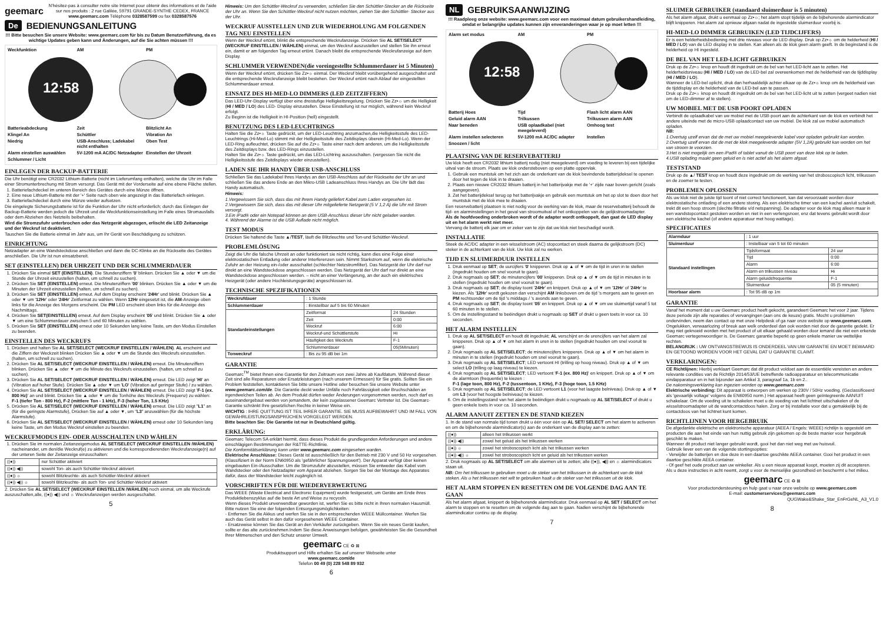geemarc
N'hésitez-pas à consulter notre site Internet pour obtenir des informations et de l'aide sur nos produits : 2 rue Galilée, 59791 GRANDE-SYNTHE CEDEX, FRANCE www.geemarc.com Téléphone 0328587599 ou fax 0328587576
De
BEDIENUNGSANLEITUNG
!!! Bitte besuchen Sie unsere Website: www.geemarc.com für bis zu Datum Benutzerführung, da es wichtige Updates geben kann und Änderungen, auf die Sie achten müssen !!!
Weckfunktion AM PM
12:58
Batterieabdeckung Zeit Blitzlicht An Klingel An Schüttler Vibration An Niedrig USB-Anschluss; Ladekabel nicht enthalten Oben Test Alarm einstellen auswählen 5V-1200 mA AC/DC Netzadapter Einstellen der Uhrzeit Schlummer / Licht
EINLEGEN DER BACKUP-BATTERIE
Die Uhr benötigt eine CR2032 Lithium-Batterie (nicht im Lieferumfang enthalten), welche die Uhr im Falle einer Stromunterbrechung mit Strom versorgt. Das Gerät mit der Vorderseite auf eine ebene Fläche stellen.
1. Batteriefachdeckel im unteren Bereich des Gerätes durch eine Münze öffnen.
2. Eine neue Lithium-Batterie mit der '+' Seite nach oben wie angezeigt in das Batteriefach einlegen.
3. Batteriefachdeckel durch eine Münze wieder aufsetzen.
Die eingelegte Sicherungsbatterie ist für die Funktion der Uhr nicht erforderlich; durch das Einlegen der Backup-Batterie werden jedoch die Uhrzeit und die Weckfunktionseinstellung im Falle eines Stromausfalls oder dem Abziehen des Netzteils beibehalten.
Wird die Stromzufuhr unterbrochen oder das Netzgerät abgezogen, erlischt die LED Zeitanzeige und der Weckruf ist deaktiviert.
Tauschen Sie die Batterie einmal im Jahr aus, um Ihr Gerät von Beschädigung zu schützen.
EINRICHTUNG
Netzadapter an eine Wandsteckdose anschließen und dann die DC-Klinke an die Rückseite des Gerätes anschließen. Die Uhr ist nun einsatzbereit.
SET (EINSTELLEN) DER UHRZEIT UND DER SCHLUMMERDAUER
1. Drücken Sie einmal SET (EINSTELLEN). Die Stundenziffern '0' blinken. Drücken Sie ▲ oder ▼ um die Stunde der Uhrzeit einzustellen (halten, um schnell zu suchen).
2. Drücken Sie SET (EINSTELLEN) erneut. Die Minutenziffern '00' blinken. Drücken Sie ▲ oder ▼ um die Minuten der Uhrzeit einzustellen (halten, um schnell zu suchen).
3. Drücken Sie SET (EINSTELLEN) erneut. Auf dem Display erscheint '24Hr' und blinkt. Drücken Sie ▲ oder ▼ um '12Hr' oder '24Hr' Zeitformat zu wählen. Wenn 12Hr eingesetzt ist, die AM-Anzeige oben links für die Anzeige des Morgens erscheint. Die PM LED erscheint oben links für die Anzeige des Nachmittags.
4. Drücken Sie SET(EINSTELLEN) erneut. Auf dem Display erscheint '05' und blinkt. Drücken Sie ▲ oder ▼ um eine Schlummerdauer zwischen 5 und 60 Minuten zu wählen.
5. Drücken Sie SET (EINSTELLEN) erneut oder 10 Sekunden lang keine Taste, um den Modus Einstellen zu beenden.
EINSTELLEN DES WECKRUFS
1. Drücken und halten Sie AL SET/SELECT (WECKRUF EINSTELLEN / WÄHLEN). AL erscheint und die Ziffern der Weckzeit blinken Drücken Sie ▲ oder ▼ um die Stunde des Weckrufs einzustellen. (halten, um schnell zu suchen).
2. Drücken Sie AL SET/SELECT (WECKRUF EINSTELLEN / WÄHLEN) erneut. Die Minutenziffern blinken. Drücken Sie ▲ oder ▼ um die Minute des Weckrufs einzustellen. (halten, um schnell zu suchen).
3. Drücken Sie AL SET/SELECT (WECKRUF EINSTELLEN / WÄHLEN) erneut. Die LED zeigt 'HI' an (Vibration auf hoher Stufe). Drücken Sie ▲ oder ▼ um 'LO' (Vibration auf geringer Stufe) / zu wählen.
4. Drücken Sie AL SET/SELECT (WECKRUF EINSTELLEN / WÄHLEN) erneut. Die LED zeigt 'F-1 (ex. 800 Hz)' an und blinkt. Drücken Sie ▲ oder ▼ um die Tonhöhe des Weckrufs (Frequenz) zu wählen:
F-1 (tiefer Ton - 800 Hz), F-2 (mittlere Ton - 1 kHz), F-3 (hoher Ton, 1.5 KHz)
5. Drücken Sie AL SET/SELECT (WECKRUF EINSTELLEN / WÄHLEN) erneut. Die LED zeigt "L1" an (für die geringste Alarmstufe), Drücken Sie auf ▲ oder ▼, um "L3" anzuwählen (für die höchste Alarmstufe).
6. Drücken Sie AL SET/SELECT (WECKRUF EINSTELLEN / WÄHLEN) erneut oder 10 Sekunden lang keine Taste, um den Modus Weckruf einstellen zu beenden.
WECKRUFMODUS EIN- ODER AUSSCHALTEN UND WÄHLEN
1. Drücken Sie im normalen Zeitanzeigemodus AL SET/SELECT (WECKRUF EINSTELLEN /WÄHLEN) nacheinander, um den/die Weckruf(e) zu aktivieren und die korrespondierenden Weckrufanzeige(n) auf der unteren Seite der Zeitanzeige einzuschalten:
| ((●)) | nur Schüttler aktiviert |
| ((●)) ◀)) | sowohl Ton- als auch Schüttler-Weckruf aktiviert |
| ((●)) ☼ | sowohl Blitzleuchte- als auch Schüttler-Weckruf aktiviert |
| ((●)) ◀)) ☼ | sowohl Blitzleuchte- als auch Ton- und Schüttler-Weckruf aktiviert |
2. Drücken Sie AL SET/SELECT (WECKRUF EINSTELLEN /WÄHLEN) noch einmal, um alle Weckrufe auszuschalten,alle, ((●)) ◀)) und ☼ Weckrufanzeigen werden ausgeschaltet.
5
Hinweis: Um den Schüttler-Weckruf zu verwenden, schließen Sie den Schüttler-Stecker an die Rückseite der Uhr an. Wenn Sie den Schüttler-Weckruf nicht nutzen möchten, ziehen Sie den Schüttler- Stecker aus der Uhr.
WECKRUF AUSSTELLEN UND ZUR WIEDERHOLUNG AM FOLGENDEN TAG NEU EINSTELLEN
Wenn der Weckruf ertönt, blinkt die entsprechende Weckrufanzeige. Drücken Sie AL SET/SELECT (WECKRUF EINSTELLEN / WÄHLEN) einmal, um den Weckruf auszustellen und stellen Sie ihn erneut ein, damit er am folgenden Tag erneut ertönt. Danach bleibt die entsprechende Weckrufanzeige auf dem Display.
SCHLUMMER VERWENDEN(die voreingestellte Schlummerdauer ist 5 Minuten)
Wenn der Weckruf ertönt, drücken Sie Zz•☼ einmal. Der Weckruf bleibt vorübergehend ausgeschaltet und die entsprechende Weckrufanzeige bleibt bestehen. Der Weckruf ertönt nach Ablauf der eingestellten Schlummerdauer erneut.
EINSATZ DES HI-MED-LO DIMMERS (LED ZEITZIFFERN)
Das LED-Uhr-Display verfügt über eine dreistufige Helligkeitsregelung. Drücken Sie Zz•☼ um die Helligkeit (HI / MED / LO) des LED- Display einzustellen. Diese Einstellung ist nur möglich, während kein Weckruf erfolgt.
Zu Beginn ist die Helligkeit in HI-Position (hell) eingestellt.
BENUTZUNG DES LED-LEUCHTRINGS
Halten Sie die Zz•☼ Taste gedrückt, um der LED-Leuchtring anzumachen,die Helligkeitsstufe des LED-Leuchtrings (Hi-Med-Lo) stimmt mit der Helligkeitsstufe des Zeitdisplays überein (Hi-Med-Lo). Wenn der LED-Ring aufleuchtet, drücken Sie auf die Zz•☼ Taste einer nach dem anderen, um die Helligkeitsstufe des Zeitdisplays bzw. des LED-Rings einzustellen.
Halten Sie die Zz•☼ Taste gedrückt, um das LED-Lichtring auszuschalten. (vergessen Sie nicht die Helligkeitsstufe des Zeitdisplays wieder einzustellen).
LADEN SIE IHR HANDY ÜBER USB-ANSCHLUSS
Schließen Sie das Ladekabel Ihres Handys an den USB-Anschluss auf der Rückseite der Uhr an und schließen Sie das andere Ende an den Mikro-USB Ladeanschluss Ihres Handys an. Die Uhr lädt das Handy automatisch.
Hinweis:
1.Vergewissern Sie sich, dass das mit Ihrem Handy geliefert Kabel zum Laden vorgesehen ist.
2.Vergewissern Sie sich, dass das mit dieser Uhr mitgelieferte Netzgerät (5 V 1,2 A) die Uhr mit Strom versorgt.
3.Ein iPad® oder ein Notepad können an dem USB-Anschluss dieser Uhr nicht geladen warden.
4. Während der Alarme ist die USB Auflade nicht möglich.
TEST MODUS
Drücken Sie haltend die Taste ▲/TEST, läuft die Blitzleuchte und Ton-und Schüttler-Weckruf.
PROBLEMLÖSUNG
Zeigt die Uhr die falsche Uhrzeit an oder funktioniert sie nicht richtig, kann dies eine Folge einer elektrostatischen Entladung oder anderer Interferenzen sein. Nimmt Starkstrom auf, wenn die elektrische Zufuhr an der Heizung ein-/oder ausschaltet (schlechter Netzstromfilter). Das Netzgerät der Uhr darf nur direkt an eine Wandsteckdose angeschlossen werden. Das Netzgerät der Uhr darf nur direkt an eine Wandsteckdose angeschlossen werden. – nicht an einer Verlängerung, an der auch ein elektrisches Heizgerät (oder andere Hochleistungsgeräte) angeschlossen ist.
TECHNISCHE SPEZIFIKATIONEN
| Weckrufdauer | : 1 Stunde | |
| Schlummerdauer | : Einstellbar auf 5 bis 60 Minuten | |
| Standardeinstellungen | Zeitformat | 24 Stunden |
| | Zeit | 0:00 |
| | Weckruf | 6:00 |
| | Weckruf-und Schüttlerstufe | Hi |
| | Häufigkeit des Weckrufs | F-1 |
| | Schlummerdauer | 05(5Minuten) |
| Tonweckruf | : Bis zu 95 dB bei 1m | |
GARANTIE
Geemarc<sup>TM</sup> bietet Ihnen eine Garantie für den Zeitraum von zwei Jahre ab Kaufdatum. Während dieser Zeit sind alle Reparaturen oder Ersatzleistungen (nach unserem Ermessen) für Sie gratis. Sollten Sie ein Problem feststellen, kontaktieren Sie bitte unsere Hotline oder besuchen Sie unsere Website unter www.geemarc.com/de. Die Garantie deckt weder Unfälle noch Fahrlässigkeit oder Bruchschäden an irgendwelchen Teilen ab. An dem Produkt dürfen weder Änderungen vorgenommen werden, noch darf es auseinandergebaut werden von jemandem, der kein zugelassener Geemarc Vertreter ist. Die Geemarc-Garantie schränkt Ihre gesetzlichen Rechte in keiner Weise ein.
WICHTIG : IHRE QUITTUNG IST TEIL IHRER GARANTIE. SIE MUSS AUFBEWAHRT UND IM FALL VON GEWÄHRLEISTUNGSANSPRÜCHEN VORGELEGT WERDEN.
Bitte beachten Sie: Die Garantie ist nur in Deutschland gültig.
ERKLÄRUNG:
Geemarc Telecom SA erklärt hiermit, dass dieses Produkt die grundlegenden Anforderungen und andere einschlägigen Bestimmungen der R&TTE-Richtlinie.
Die Konformitätserklärung kann unter www.geemarc.com eingesehen warden.
Elektrische Anschlüsse: Dieses Gerät ist ausschließlich für den Betrieb mit 230 V und 50 Hz vorgesehen. (Klassifiziert in der Norm EN60950 als 'gefährlicher Spannungswert'). Der Apparat verfügt über keinen eingebauten Ein-/Ausschalter. Um die Stromzufuhr abzustellen, müssen Sie entweder das Kabel vom Wandstecker oder den Netzadapter vom Apparat abziehen. Sorgen Sie bei der Montage des Apparates dafür, dass der Wandstecker leicht zugänglich ist.
VORSCHRIFTEN FÜR DIE WIEDERVERWERTUNG
Das WEEE (Waste Electrical and Electronic Equipment) wurde festgesetzt, um Geräte am Ende ihres Produktlebenszyklus auf die beste Art und Weise zu recyceln.
Wenn dieses Produkt unverwendbar geworden ist, werfen Sie es bitte nicht in Ihren normalen Hausmüll.
Bitte nutzen Sie eine der folgenden Entsorgungsmöglichkeiten:
- Entfernen Sie die Akkus und werfen Sie sie in den entsprechenden WEEE Müllcontainer. Werfen Sie auch das Gerät selbst in den dafür vorgesehenen WEEE Container.
- Ersatzweise können Sie das Gerät an den Verkäufer zurückgeben. Wenn Sie ein neues Gerät kaufen, sollte er das alte zurücknehmen.Indem Sie diese Anweisungen befolgen, gewährleisten Sie die Gesundheit Ihrer Mitmenschen und den Schutz unserer Umwelt.
geemarc CE ♻ ⊠
Produktsupport und Hilfe erhalten Sie auf unserer Webseite unter
www.geemarc.com/de
Telefon 00 49 (0) 228 548 89 932
6
NL
GEBRUIKSAANWIJZING
!!! Raadpleeg onze website: www.geemarc.com voor een maximaal datum gebruikershandleiding, omdat er belangrijke updates kunnen zijn enveranderingen waar je op moet letten !!!
Alarm set modus AM PM
12:58
Batterij Hoes Tijd Flash licht alarm AAN Geluid alarm AAN Trilkussen Trilkussen alarm AAN Naar beneden USB oplaadkabel (niet meegeleverd) Omhoog test Alarm instellen selecteren 5V-1200 mA AC/DC adapter Instellen Snoozen / licht
PLAATSING VAN DE RESERVEBATTERIJ
Uw klok heeft een CR2032 lithium batterij nodig (niet meegeleverd) om voeding te leveren bij een tijdelijke uitval van de stroom. Plaats uw klok ondersteboven op een platte oppervlak.
1. Gebruik een muntstuk om het zich aan de onderkant van de klok bevindende batterijdeksel te openen door het tegen de klok in te draaien.
2. Plaats een nieuwe CR2032 lithium batterij in het batterijvakje met de '+' zijde naar boven gericht (zoals aangegeven).
3. Zet het batterijdeksel terug op het batterijvakje en gebruik een muntstuk om het op slot te doen door het muntstuk met de klok mee te draaien.
Een reservebatterij plaatsen is niet nodig voor de werking van de klok, maar de reservebatterij behoudt de tijd- en alarminstellingen in het geval van stroomuitval of het ontkoppelen van de gelijkstroomadapter.
Als de hoofdvoeding onderbroken wordt of de adapter wordt ontkoppelt, dan gaat de LED display uit en het alarm werkt niet meer.
Vervang de batterij elk jaar om er zeker van te zijn dat uw klok niet beschadigd wordt.
INSTALLATIE
Steek de AC/DC adapter in een wisselstroom (AC) stopcontact en steek daarna de gelijkstroom (DC) steker in de achterkant van de klok. Uw klok zal nu werken.
TIJD EN SLUIMERDUUR INSTELLEN
1. Druk eenmaal op SET; de uurcijfers '0' knipperen. Druk op ▲ of ▼ om de tijd in uren in te stellen (ingedrukt houden om snel vooruit te gaan).
2. Druk nogmaals op SET; de minutencijfers '00' knipperen. Druk op ▲ of ▼ om de tijd in minuten in te stellen (ingedrukt houden om snel vooruit te gaan).
3. Druk nogmaals op SET; de display toont '24Hr' en knippert. Druk op ▲ of ▼ om '12Hr' of '24Hr' te kiezen. Als '12Hr' wordt gekozen dan verschijnt AM linksboven om de tijd 's morgens aan te geven en PM rechtsonder om de tijd 's middags / 's avonds aan te geven.
4. Druk nogmaals op SET; de display toont '05' en knippert. Druk op ▲ of ▼ om uw sluimertijd vanaf 5 tot 60 minuten in te stellen.
5. Om de instellingsstand te beëindigen drukt u nogmaals op SET of drukt u geen toets in voor ca. 10 seconden.
HET ALARM INSTELLEN
1. Druk op AL SET/SELECT en houdt dit ingedrukt; AL verschijnt en de urencijfers van het alarm zal knipperen. Druk op ▲ of ▼ om het alarm in uren in te stellen (ingedrukt houden om snel vooruit te gaan).
2. Druk nogmaals op AL SET/SELECT; de minutencijfers knipperen. Druk op ▲ of ▼ om het alarm in minuten in te stellen (ingedrukt houden om snel vooruit te gaan).
3. Druk nogmaals op AL SET/SELECT; LED vertoont HI (trilling op hoog niveau). Druk op ▲ of ▼ om select LO (trilling op laag niveau) te kiezen.
4. Druk nogmaals op AL SET/SELECT; LED vertoont 'F-1 (ex. 800 Hz)' en knippert. Druk op ▲ of ▼ om de alarmtoon (frequentie) te kiezen :
F-1 (lage toon, 800 Hz), F-2 (tussentoon, 1 KHz), F-3 (hoge toon, 1.5 KHz)
5. Druk nogmaals op AL SET/SELECT; de LED vertoont L1 (voor het laagste belniveau). Druk op ▲ of ▼ om L3 (voor het hoogste belniveau) te kiezen.
6. Om de instellingsstand van het alarm te beëindigen drukt u nogmaals op AL SET/SELECT of drukt u geen enkele toets in voor ca. 10 seconden.
ALARM AAN/UIT ZETTEN EN DE STAND KIEZEN
1. In de stand van normale tijd tonen drukt u één voor één op AL SET/ SELECT om het alarm te activeren en om de bijbehorende alarmindicator(s) aan de onderkant van de display aan te zetten:
| ((●)) | alleen het trilkussen werkt |
| ((●)) ◀)) | zowel het geluid als het trilkussen werken |
| ((●)) ☼ | zowel het stroboscopisch licht als het trilkussen werken |
| ((●)) ◀)) ☼ | zowel het stroboscopisch licht en geluid als het trilkussen werken |
2. Druk nogmaals op AL SET/SELECT om alle alarmen uit te zetten; alle ((●)), ◀)) en ☼ alarmindicators staan uit.
NB: Om het trilkussen te gebruiken moet u de steker van het trilkussen in de achterkant van de klok steken. Als u het trilkussen niet wilt te gebruiken haalt u de steker van het trilkussen uit de klok.
HET ALARM STOPPEN EN RESETTEN OM DE VOLGENDE DAG AAN TE GAAN
Als het alarm afgaat, knippert de bijbehorende alarmindicator. Druk eenmaal op AL SET / SELECT om het alarm te stoppen en te resetten om de volgende dag aan te gaan. Nadien verschijnt de bijbehorende alarmindicator continu op de display.
7
SLUIMER GEBRUIKER (standaard sluimerduur is 5 minuten)
Als het alarm afgaat, drukt u eenmaal op Zz•☼; het alarm stopt tijdelijk en de bijbehorende alarmindicator blijft knipperen. Het alarm zal opnieuw afgaan nadat de ingestelde sluimerduur voorbij is.
HI-MED-LO DIMMER GEBRUIKEN (LED TIJDCIJFERS)
Er is een helderheidsbediening met drie niveaus voor de LED display. Druk op Zz•☼ om de helderheid (HI / MED / LO) van de LED display in te stellen. Kan alleen als de klok geen alarm geeft. In de beginstand is de helderheid op HI ingesteld.
DE BEL VAN HET LED-LICHT GEBRUIKEN
Druk op de Zz•☼ knop en houdt dit ingedrukt om de bel van het LED-licht aan te zetten. Het helderheidsniveau (HI / MED / LO) van de LED-bel zal overeenkomen met de helderheid van de tijddisplay (HI / MED / LO).
Wanneer de LED-bel oplicht, druk dan herhaaldelijk achter elkaar op de Zz•☼ knop om de helderheid van de tijddisplay en de helderheid van de LED-bel aan te passen.
Druk op de Zz•☼ knop en houdt dit ingedrukt om de bel van het LED-licht uit te zetten (vergeet nadien niet om de LED-dimmer af te stellen).
UW MOBIEL MET DE USB POORT OPLADEN
Verbindt de oplaadkabel van uw mobiel met de USB-poort aan de achterkant van de klok en verbindt het andere uiteinde met de micro-USB oplaadcontact van uw mobiel. De klok zal uw mobiel automatisch opladen.
NB:
1.Overtuig uzelf ervan dat de met uw mobiel meegeleverde kabel voor opladen gebruikt kan worden.
2.Overtuig uzelf ervan dat de met de klok meegeleverde adapter (5V 1,2A) gebruikt kan worden om het van stroom te voorzien.
3.Het is niet mogelijk om een iPad® of tablet vanuit de USB poort van deze klok op te laden.
4.USB oplading maakt geen geluid en is niet actief als het alarm afgaat.
TESTSTAND
Druk op de ▲/ TEST knop en houdt deze ingedrukt om de werking van het stroboscopisch licht, trilkussen en de zoemer te testen.
PROBLEMEN OPLOSSEN
Als uw klok niet de juiste tijd toont of niet correct functioneert, kan dat veroorzaakt worden door elektrostatische ontlading of een andere storing. Als een elektrische timer van een kachel aan/uit schakelt, trekt dit een hoop stroom (slechte filtratie v/d netspanning). De adapter voor de klok mag alleen maar in een wandstopcontact gestoken worden en niet in een verlengsnoer, enz dat tevens gebruikt wordt door een elektrische kachel (of andere apparatuur met hoog wattage).
SPECIFICATIES
| Alarmduur | : 1 uur | |
| Sluimerduur | : Instelbaar van 5 tot 60 minuten | |
| Standaard instellingen | Tijdsformaat | 24 uur |
| | Tijd | 0:00 |
| | Alarm | 6:00 |
| | Alarm en trilkussen niveau | Hi |
| | Alarm geluidsfrequentie | F-1 |
| | Sluimerduur | 05 (5 minuten) |
| Hoorbaar alarm | : Tot 95 dB op 1m | |
GARANTIE
Vanaf het moment dat u uw Geemarc product heeft gekocht, garandeert Geemarc het voor 2 jaar. Tijdens deze periode zijn alle reparaties of vervangingen (aan ons de keuze) gratis. Mocht u problemen ondervinden, neem dan contact op met onze Helpdesk of ga naar onze website op www.geemarc.com. Ongelukken, verwaarlozing of breuk aan welk onderdeel dan ook worden niet door de garantie gedekt. Er mag niet geknoeid worden met het product of uit elkaar gehaald worden door iemand die niet een erkende Geemarc vertegenwoordiger is. De Geemarc garantie beperkt op geen enkele manier uw wettelijke rechten.
BELANGRIJK : UW ONTVANGSTBEWIJS IS ONDERDEEL VAN UW GARANTIE EN MOET BEWAARD EN GETOOND WORDEN VOOR HET GEVAL DAT U GARANTIE CLAIMT.
VERKLARINGEN:
CE Richtlijnen: Hierbij verklaart Geemarc dat dit product voldoet aan de essentiële vereisten en andere relevante condities van de Richtlijn 2014/53/UE betreffende radioapparatuur en telecommunicatie eindapparatuur en in het bijzonder aan Artikel 3, paragraaf 1a, 1b en 2..
De nakomingsverklaring kan ingezien worden op www.geemarc.com
Elektrische verbinding: Dit apparaat is ontworpen om werken op 230V / 50Hz voeding. (Geclassificeerd als 'gevaarlijk voltage' volgens de EN60950 norm.) Het apparaat heeft geen geïntegreerde AAN/UIT schakelaar. Om de voeding uit te schakelen moet u de voeding van het lichtnet uitschakelen of de wisselstroomadapter uit de wandcontactdoos halen. Zorg er bij installatie voor dat u gemakkelijk bij de contactdoos van het lichtnet kunt komen.
RICHTLIJNEN VOOR HERGEBRUIK
De afgedankte elektrische en elektronische apparatuur (AEEA / Engels: WEEE) richtlijn is opgesteld om producten die aan het einde van hun nuttig gebruik zijn gekomen op de beste manier voor hergebruik geschikt te maken.
Wanneer dit product niet langer gebruikt wordt, gooi het dan niet weg met uw huisvuil.
Gebruik liever een van de volgende stortingsopties:
- Verwijder de batterijen en doe deze in een daartoe geschikte AEEA container. Gooi het product in een daartoe geschikte AEEA container.
- Of geef het oude product aan uw winkelier. Als u een nieuw apparaat koopt, moeten zij dit accepteren.
Als u deze instructies in acht neemt, zorgt u voor de menselijke gezondheid en beschermt u het milieu.
geemarc CE ♻ ⊠
Voor productondersteuning en hulp gaat u naar onze website op www.geemarc.com
E-mail: customerservices@geemarc.com
QUGWake&Shake_Star_EnFrGeNL_A3_V1.0
8